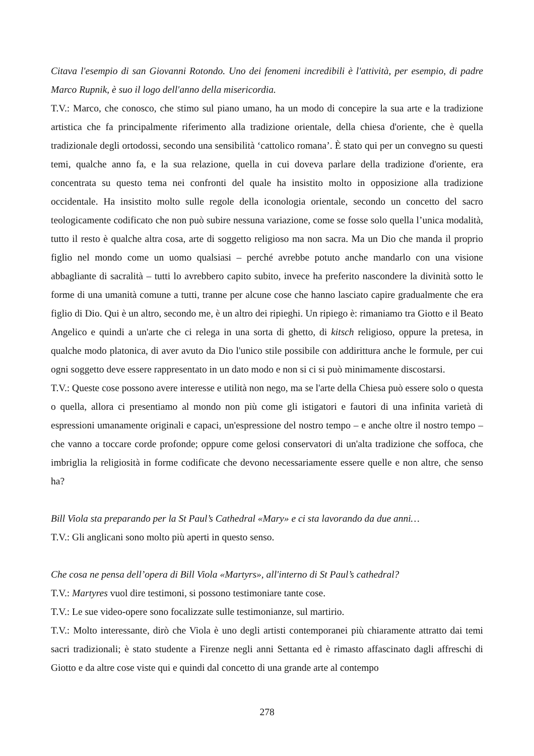Citava l'esempio di san Giovanni Rotondo. Uno dei fenomeni incredibili è l'attività, per esempio, di padre Marco Rupnik, è suo il logo dell'anno della misericordia.
T.V.: Marco, che conosco, che stimo sul piano umano, ha un modo di concepire la sua arte e la tradizione artistica che fa principalmente riferimento alla tradizione orientale, della chiesa d'oriente, che è quella tradizionale degli ortodossi, secondo una sensibilità ‘cattolico romana’. È stato qui per un convegno su questi temi, qualche anno fa, e la sua relazione, quella in cui doveva parlare della tradizione d'oriente, era concentrata su questo tema nei confronti del quale ha insistito molto in opposizione alla tradizione occidentale. Ha insistito molto sulle regole della iconologia orientale, secondo un concetto del sacro teologicamente codificato che non può subire nessuna variazione, come se fosse solo quella l’unica modalità, tutto il resto è qualche altra cosa, arte di soggetto religioso ma non sacra. Ma un Dio che manda il proprio figlio nel mondo come un uomo qualsiasi – perché avrebbe potuto anche mandarlo con una visione abbagliante di sacralità – tutti lo avrebbero capito subito, invece ha preferito nascondere la divinità sotto le forme di una umanità comune a tutti, tranne per alcune cose che hanno lasciato capire gradualmente che era figlio di Dio. Qui è un altro, secondo me, è un altro dei ripieghi. Un ripiego è: rimaniamo tra Giotto e il Beato Angelico e quindi a un'arte che ci relega in una sorta di ghetto, di kitsch religioso, oppure la pretesa, in qualche modo platonica, di aver avuto da Dio l'unico stile possibile con addirittura anche le formule, per cui ogni soggetto deve essere rappresentato in un dato modo e non si ci si può minimamente discostarsi.
T.V.: Queste cose possono avere interesse e utilità non nego, ma se l'arte della Chiesa può essere solo o questa o quella, allora ci presentiamo al mondo non più come gli istigatori e fautori di una infinita varietà di espressioni umanamente originali e capaci, un'espressione del nostro tempo – e anche oltre il nostro tempo – che vanno a toccare corde profonde; oppure come gelosi conservatori di un'alta tradizione che soffoca, che imbriglia la religiosità in forme codificate che devono necessariamente essere quelle e non altre, che senso ha?
Bill Viola sta preparando per la St Paul’s Cathedral «Mary» e ci sta lavorando da due anni…
T.V.: Gli anglicani sono molto più aperti in questo senso.
Che cosa ne pensa dell’opera di Bill Viola «Martyrs», all'interno di St Paul’s cathedral?
T.V.: Martyres vuol dire testimoni, si possono testimoniare tante cose.
T.V.: Le sue video-opere sono focalizzate sulle testimonianze, sul martirio.
T.V.: Molto interessante, dirò che Viola è uno degli artisti contemporanei più chiaramente attratto dai temi sacri tradizionali; è stato studente a Firenze negli anni Settanta ed è rimasto affascinato dagli affreschi di Giotto e da altre cose viste qui e quindi dal concetto di una grande arte al contempo
278